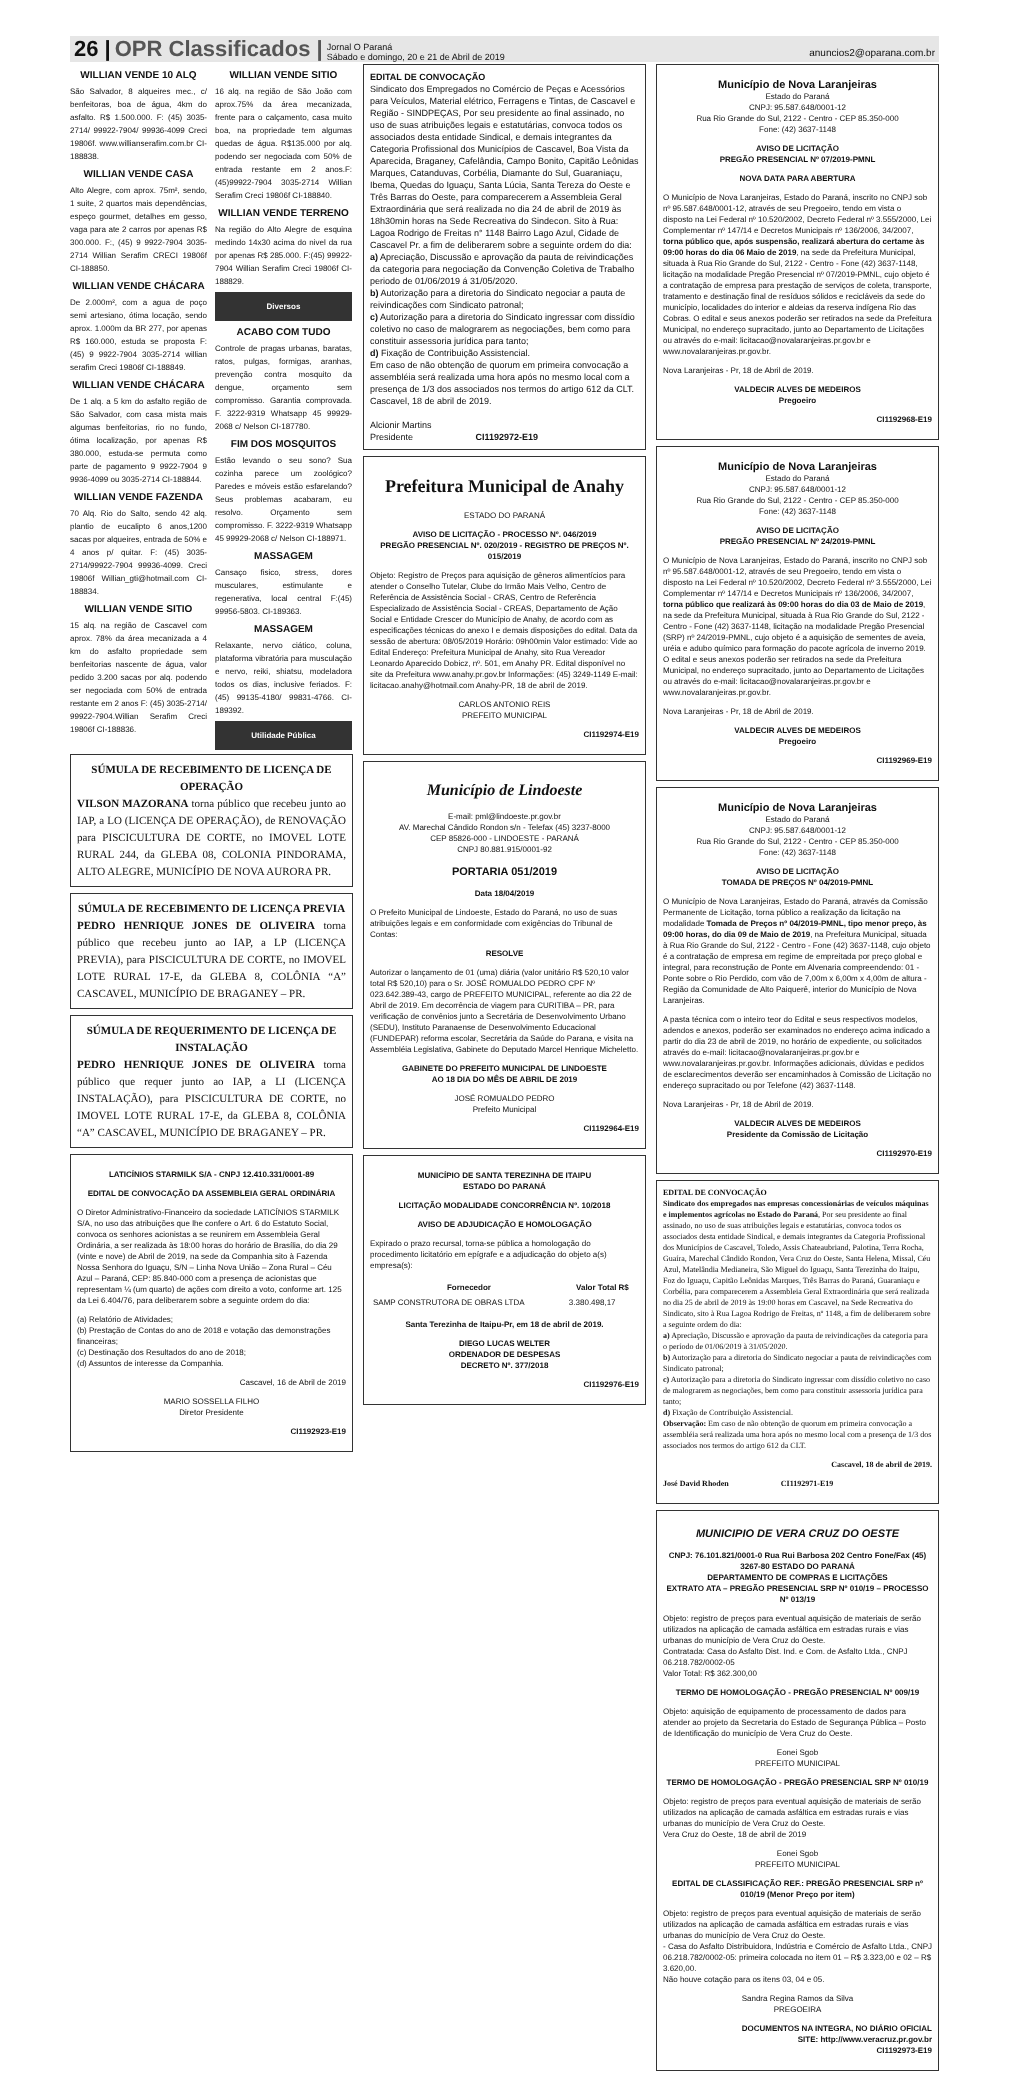26 | OPR Classificados | Jornal O Paraná
Sábado e domingo, 20 e 21 de Abril de 2019 anuncios2@oparana.com.br
WILLIAN VENDE 10 ALQ
São Salvador, 8 alqueires mec., c/ benfeitoras, boa de água, 4km do asfalto. R$ 1.500.000. F: (45) 3035-2714/ 99922-7904/ 99936-4099 Creci 19806f. www.willianserafim.com.br CI-188838.
WILLIAN VENDE CASA
Alto Alegre, com aprox. 75m², sendo, 1 suite, 2 quartos mais dependências, espeço gourmet, detalhes em gesso, vaga para ate 2 carros por apenas R$ 300.000. F:, (45) 9 9922-7904 3035-2714 Willian Serafim CRECI 19806f CI-188850.
WILLIAN VENDE CHÁCARA
De 2.000m², com a agua de poço semi artesiano, ótima locação, sendo aprox. 1.000m da BR 277, por apenas R$ 160.000, estuda se proposta F:(45) 9 9922-7904 3035-2714 willian serafim Creci 19806f CI-188849.
WILLIAN VENDE CHÁCARA
De 1 alq. a 5 km do asfalto região de São Salvador, com casa mista mais algumas benfeitorias, rio no fundo, ótima localização, por apenas R$ 380.000, estuda-se permuta como parte de pagamento 9 9922-7904 9 9936-4099 ou 3035-2714 CI-188844.
WILLIAN VENDE FAZENDA
70 Alq. Rio do Salto, sendo 42 alq. plantio de eucalipto 6 anos,1200 sacas por alqueires, entrada de 50% e 4 anos p/ quitar. F: (45) 3035-2714/99922-7904 99936-4099. Creci 19806f Willian_gti@hotmail.com CI-188834.
WILLIAN VENDE SITIO
15 alq. na região de Cascavel com aprox. 78% da área mecanizada a 4 km do asfalto propriedade sem benfeitorias nascente de água, valor pedido 3.200 sacas por alq. podendo ser negociada com 50% de entrada restante em 2 anos F: (45) 3035-2714/ 99922-7904.Willian Serafim Creci 19806f CI-188836.
WILLIAN VENDE SITIO
16 alq. na região de São João com aprox.75% da área mecanizada, frente para o calçamento, casa muito boa, na propriedade tem algumas quedas de água. R$135.000 por alq. podendo ser negociada com 50% de entrada restante em 2 anos.F:(45)99922-7904 3035-2714 Willian Serafim Creci 19806f CI-188840.
WILLIAN VENDE TERRENO
Na região do Alto Alegre de esquina medindo 14x30 acima do nivel da rua por apenas R$ 285.000. F:(45) 99922-7904 Willian Serafim Creci 19806f CI-188829.
Diversos
ACABO COM TUDO
Controle de pragas urbanas, baratas, ratos, pulgas, formigas, aranhas, prevenção contra mosquito da dengue, orçamento sem compromisso. Garantia comprovada. F. 3222-9319 Whatsapp 45 99929-2068 c/ Nelson CI-187780.
FIM DOS MOSQUITOS
Estão levando o seu sono? Sua cozinha parece um zoológico? Paredes e móveis estão esfarelando? Seus problemas acabaram, eu resolvo. Orçamento sem compromisso. F. 3222-9319 Whatsapp 45 99929-2068 c/ Nelson CI-188971.
MASSAGEM
Cansaço fisico, stress, dores musculares, estimulante e regenerativa, local central F:(45) 99956-5803. CI-189363.
MASSAGEM
Relaxante, nervo ciático, coluna, plataforma vibratória para musculação e nervo, reiki, shiatsu, modeladora todos os dias, inclusive feriados. F:(45) 99135-4180/ 99831-4766. CI-189392.
Utilidade Pública
SÚMULA DE RECEBIMENTO DE LICENÇA DE OPERAÇÃO
VILSON MAZORANA torna público que recebeu junto ao IAP, a LO (LICENÇA DE OPERAÇÃO), de RENOVAÇÃO para PISCICULTURA DE CORTE, no IMOVEL LOTE RURAL 244, da GLEBA 08, COLONIA PINDORAMA, ALTO ALEGRE, MUNICÍPIO DE NOVA AURORA PR.
SÚMULA DE RECEBIMENTO DE LICENÇA PREVIA
PEDRO HENRIQUE JONES DE OLIVEIRA torna público que recebeu junto ao IAP, a LP (LICENÇA PREVIA), para PISCICULTURA DE CORTE, no IMOVEL LOTE RURAL 17-E, da GLEBA 8, COLÔNIA “A” CASCAVEL, MUNICÍPIO DE BRAGANEY – PR.
SÚMULA DE REQUERIMENTO DE LICENÇA DE INSTALAÇÃO
PEDRO HENRIQUE JONES DE OLIVEIRA torna público que requer junto ao IAP, a LI (LICENÇA INSTALAÇÃO), para PISCICULTURA DE CORTE, no IMOVEL LOTE RURAL 17-E, da GLEBA 8, COLÔNIA “A” CASCAVEL, MUNICÍPIO DE BRAGANEY – PR.
LATICÍNIOS STARMILK S/A - CNPJ 12.410.331/0001-89
EDITAL DE CONVOCAÇÃO DA ASSEMBLEIA GERAL ORDINÁRIA
O Diretor Administrativo-Financeiro da sociedade LATICÍNIOS STARMILK S/A, no uso das atribuições que lhe confere o Art. 6 do Estatuto Social, convoca os senhores acionistas a se reunirem em Assembleia Geral Ordinária, a ser realizada às 18:00 horas do horário de Brasília, do dia 29 (vinte e nove) de Abril de 2019, na sede da Companhia sito à Fazenda Nossa Senhora do Iguaçu, S/N – Linha Nova União – Zona Rural – Céu Azul – Paraná, CEP: 85.840-000 com a presença de acionistas que representam ¼ (um quarto) de ações com direito a voto, conforme art. 125 da Lei 6.404/76, para deliberarem sobre a seguinte ordem do dia:
(a) Relatório de Atividades;
(b) Prestação de Contas do ano de 2018 e votação das demonstrações financeiras;
(c) Destinação dos Resultados do ano de 2018;
(d) Assuntos de interesse da Companhia.
Cascavel, 16 de Abril de 2019
MARIO SOSSELLA FILHO
Diretor Presidente
CI1192923-E19
EDITAL DE CONVOCAÇÃO
Sindicato dos Empregados no Comércio de Peças e Acessórios para Veículos, Material elétrico, Ferragens e Tintas, de Cascavel e Região - SINDPEÇAS, Por seu presidente ao final assinado, no uso de suas atribuições legais e estatutárias, convoca todos os associados desta entidade Sindical, e demais integrantes da Categoria Profissional dos Municípios de Cascavel, Boa Vista da Aparecida, Braganey, Cafelândia, Campo Bonito, Capitão Leônidas Marques, Catanduvas, Corbélia, Diamante do Sul, Guaraniaçu, Ibema, Quedas do Iguaçu, Santa Lúcia, Santa Tereza do Oeste e Três Barras do Oeste, para comparecerem a Assembleia Geral Extraordinária que será realizada no dia 24 de abril de 2019 às 18h30min horas na Sede Recreativa do Sindecon. Sito à Rua: Lagoa Rodrigo de Freitas n° 1148 Bairro Lago Azul, Cidade de Cascavel Pr. a fim de deliberarem sobre a seguinte ordem do dia:
a) Apreciação, Discussão e aprovação da pauta de reivindicações da categoria para negociação da Convenção Coletiva de Trabalho periodo de 01/06/2019 á 31/05/2020.
b) Autorização para a diretoria do Sindicato negociar a pauta de reivindicações com Sindicato patronal;
c) Autorização para a diretoria do Sindicato ingressar com dissídio coletivo no caso de malograrem as negociações, bem como para constituir assessoria jurídica para tanto;
d) Fixação de Contribuição Assistencial.
Em caso de não obtenção de quorum em primeira convocação a assembléia será realizada uma hora após no mesmo local com a presença de 1/3 dos associados nos termos do artigo 612 da CLT.
Cascavel, 18 de abril de 2019.
Alcionir Martins
Presidente CI1192972-E19
Prefeitura Municipal de Anahy
ESTADO DO PARANÁ
AVISO DE LICITAÇÃO - PROCESSO Nº. 046/2019
PREGÃO PRESENCIAL Nº. 020/2019 - REGISTRO DE PREÇOS Nº. 015/2019
Objeto: Registro de Preços para aquisição de gêneros alimentícios para atender o Conselho Tutelar, Clube do Irmão Mais Velho, Centro de Referência de Assistência Social - CRAS, Centro de Referência Especializado de Assistência Social - CREAS, Departamento de Ação Social e Entidade Crescer do Município de Anahy, de acordo com as especificações técnicas do anexo I e demais disposições do edital. Data da sessão de abertura: 08/05/2019 Horário: 09h00min Valor estimado: Vide ao Edital Endereço: Prefeitura Municipal de Anahy, sito Rua Vereador Leonardo Aparecido Dobicz, nº. 501, em Anahy PR. Edital disponível no site da Prefeitura www.anahy.pr.gov.br Informações: (45) 3249-1149 E-mail: licitacao.anahy@hotmail.com Anahy-PR, 18 de abril de 2019.
CARLOS ANTONIO REIS
PREFEITO MUNICIPAL
CI1192974-E19
Município de Lindoeste
E-mail: pml@lindoeste.pr.gov.br
AV. Marechal Cândido Rondon s/n - Telefax (45) 3237-8000
CEP 85826-000 - LINDOESTE - PARANÁ
CNPJ 80.881.915/0001-92
PORTARIA 051/2019
Data 18/04/2019
O Prefeito Municipal de Lindoeste, Estado do Paraná, no uso de suas atribuições legais e em conformidade com exigências do Tribunal de Contas:
RESOLVE
Autorizar o lançamento de 01 (uma) diária (valor unitário R$ 520,10 valor total R$ 520,10) para o Sr. JOSÉ ROMUALDO PEDRO CPF Nº 023.642.389-43, cargo de PREFEITO MUNICIPAL, referente ao dia 22 de Abril de 2019. Em decorrência de viagem para CURITIBA – PR, para verificação de convênios junto a Secretária de Desenvolvimento Urbano (SEDU), Instituto Paranaense de Desenvolvimento Educacional (FUNDEPAR) reforma escolar, Secretária da Saúde do Parana, e visita na Assembléia Legislativa, Gabinete do Deputado Marcel Henrique Micheletto.
GABINETE DO PREFEITO MUNICIPAL DE LINDOESTE
AO 18 DIA DO MÊS DE ABRIL DE 2019
JOSÉ ROMUALDO PEDRO
Prefeito Municipal
CI1192964-E19
MUNICÍPIO DE SANTA TEREZINHA DE ITAIPU
ESTADO DO PARANÁ
LICITAÇÃO MODALIDADE CONCORRÊNCIA Nº. 10/2018
AVISO DE ADJUDICAÇÃO E HOMOLOGAÇÃO
Expirado o prazo recursal, torna-se pública a homologação do procedimento licitatório em epígrafe e a adjudicação do objeto a(s) empresa(s):
| Fornecedor | Valor Total R$ |
| --- | --- |
| SAMP CONSTRUTORA DE OBRAS LTDA | 3.380.498,17 |
Santa Terezinha de Itaipu-Pr, em 18 de abril de 2019.
DIEGO LUCAS WELTER
ORDENADOR DE DESPESAS
DECRETO Nº. 377/2018
CI1192976-E19
Município de Nova Laranjeiras
Estado do Paraná
CNPJ: 95.587.648/0001-12
Rua Rio Grande do Sul, 2122 - Centro - CEP 85.350-000
Fone: (42) 3637-1148
AVISO DE LICITAÇÃO
PREGÃO PRESENCIAL Nº 07/2019-PMNL
NOVA DATA PARA ABERTURA
O Município de Nova Laranjeiras, Estado do Paraná, inscrito no CNPJ sob nº 95.587.648/0001-12, através de seu Pregoeiro, tendo em vista o disposto na Lei Federal nº 10.520/2002, Decreto Federal nº 3.555/2000, Lei Complementar nº 147/14 e Decretos Municipais nº 136/2006, 34/2007, torna público que, após suspensão, realizará abertura do certame às 09:00 horas do dia 06 Maio de 2019, na sede da Prefeitura Municipal, situada à Rua Rio Grande do Sul, 2122 - Centro - Fone (42) 3637-1148, licitação na modalidade Pregão Presencial nº 07/2019-PMNL, cujo objeto é a contratação de empresa para prestação de serviços de coleta, transporte, tratamento e destinação final de resíduos sólidos e recicláveis da sede do município, localidades do interior e aldeias da reserva indígena Rio das Cobras. O edital e seus anexos poderão ser retirados na sede da Prefeitura Municipal, no endereço supracitado, junto ao Departamento de Licitações ou através do e-mail: licitacao@novalaranjeiras.pr.gov.br e www.novalaranjeiras.pr.gov.br.
Nova Laranjeiras - Pr, 18 de Abril de 2019.
VALDECIR ALVES DE MEDEIROS
Pregoeiro
CI1192968-E19
Município de Nova Laranjeiras
Estado do Paraná
CNPJ: 95.587.648/0001-12
Rua Rio Grande do Sul, 2122 - Centro - CEP 85.350-000
Fone: (42) 3637-1148
AVISO DE LICITAÇÃO
PREGÃO PRESENCIAL Nº 24/2019-PMNL
O Município de Nova Laranjeiras, Estado do Paraná, inscrito no CNPJ sob nº 95.587.648/0001-12, através de seu Pregoeiro, tendo em vista o disposto na Lei Federal nº 10.520/2002, Decreto Federal nº 3.555/2000, Lei Complementar nº 147/14 e Decretos Municipais nº 136/2006, 34/2007, torna público que realizará às 09:00 horas do dia 03 de Maio de 2019, na sede da Prefeitura Municipal, situada à Rua Rio Grande do Sul, 2122 - Centro - Fone (42) 3637-1148, licitação na modalidade Pregão Presencial (SRP) nº 24/2019-PMNL, cujo objeto é a aquisição de sementes de aveia, uréia e adubo químico para formação do pacote agrícola de inverno 2019. O edital e seus anexos poderão ser retirados na sede da Prefeitura Municipal, no endereço supracitado, junto ao Departamento de Licitações ou através do e-mail: licitacao@novalaranjeiras.pr.gov.br e www.novalaranjeiras.pr.gov.br.
Nova Laranjeiras - Pr, 18 de Abril de 2019.
VALDECIR ALVES DE MEDEIROS
Pregoeiro
CI1192969-E19
Município de Nova Laranjeiras
Estado do Paraná
CNPJ: 95.587.648/0001-12
Rua Rio Grande do Sul, 2122 - Centro - CEP 85.350-000
Fone: (42) 3637-1148
AVISO DE LICITAÇÃO
TOMADA DE PREÇOS Nº 04/2019-PMNL
O Município de Nova Laranjeiras, Estado do Paraná, através da Comissão Permanente de Licitação, torna público a realização da licitação na modalidade Tomada de Preços nº 04/2019-PMNL, tipo menor preço, às 09:00 horas, do dia 09 de Maio de 2019, na Prefeitura Municipal, situada à Rua Rio Grande do Sul, 2122 - Centro - Fone (42) 3637-1148, cujo objeto é a contratação de empresa em regime de empreitada por preço global e integral, para reconstrução de Ponte em Alvenaria compreendendo: 01 - Ponte sobre o Rio Perdido, com vão de 7,00m x 6,00m x 4,00m de altura - Região da Comunidade de Alto Paiquerê, interior do Município de Nova Laranjeiras.
A pasta técnica com o inteiro teor do Edital e seus respectivos modelos, adendos e anexos, poderão ser examinados no endereço acima indicado a partir do dia 23 de abril de 2019, no horário de expediente, ou solicitados através do e-mail: licitacao@novalaranjeiras.pr.gov.br e www.novalaranjeiras.pr.gov.br. Informações adicionais, dúvidas e pedidos de esclarecimentos deverão ser encaminhados à Comissão de Licitação no endereço supracitado ou por Telefone (42) 3637-1148.
Nova Laranjeiras - Pr, 18 de Abril de 2019.
VALDECIR ALVES DE MEDEIROS
Presidente da Comissão de Licitação
CI1192970-E19
EDITAL DE CONVOCAÇÃO
Sindicato dos empregados nas empresas concessionárias de veículos máquinas e implementos agrícolas no Estado do Paraná, Por seu presidente ao final assinado, no uso de suas atribuições legais e estatutárias, convoca todos os associados desta entidade Sindical, e demais integrantes da Categoria Profissional dos Municípios de Cascavel, Toledo, Assis Chateaubriand, Palotina, Terra Rocha, Guaíra, Marechal Cândido Rondon, Vera Cruz do Oeste, Santa Helena, Missal, Céu Azul, Matelândia Medianeira, São Miguel do Iguaçu, Santa Terezinha do Itaipu, Foz do Iguaçu, Capitão Leônidas Marques, Três Barras do Paraná, Guaraniaçu e Corbélia, para comparecerem a Assembleia Geral Extraordinária que será realizada no dia 25 de abril de 2019 às 19:00 horas em Cascavel, na Sede Recreativa do Sindicato, sito à Rua Lagoa Rodrigo de Freitas, nº 1148, a fim de deliberarem sobre a seguinte ordem do dia:
a) Apreciação, Discussão e aprovação da pauta de reivindicações da categoria para o período de 01/06/2019 à 31/05/2020.
b) Autorização para a diretoria do Sindicato negociar a pauta de reivindicações com Sindicato patronal;
c) Autorização para a diretoria do Sindicato ingressar com dissídio coletivo no caso de malograrem as negociações, bem como para constituir assessoria jurídica para tanto;
d) Fixação de Contribuição Assistencial.
Observação: Em caso de não obtenção de quorum em primeira convocação a assembléia será realizada uma hora após no mesmo local com a presença de 1/3 dos associados nos termos do artigo 612 da CLT.
Cascavel, 18 de abril de 2019.
José David Rhoden CI1192971-E19
MUNICIPIO DE VERA CRUZ DO OESTE
CNPJ: 76.101.821/0001-0 Rua Rui Barbosa 202 Centro Fone/Fax (45) 3267-80 ESTADO DO PARANÁ
DEPARTAMENTO DE COMPRAS E LICITAÇÕES
EXTRATO ATA – PREGÃO PRESENCIAL SRP Nº 010/19 – PROCESSO Nº 013/19
Objeto: registro de preços para eventual aquisição de materiais de serão utilizados na aplicação de camada asfáltica em estradas rurais e vias urbanas do município de Vera Cruz do Oeste.
Contratada: Casa do Asfalto Dist. Ind. e Com. de Asfalto Ltda., CNPJ 06.218.782/0002-05
Valor Total: R$ 362.300,00
TERMO DE HOMOLOGAÇÃO - PREGÃO PRESENCIAL Nº 009/19
Objeto: aquisição de equipamento de processamento de dados para atender ao projeto da Secretaria do Estado de Segurança Pública – Posto de Identificação do município de Vera Cruz do Oeste.
Eonei Sgob
PREFEITO MUNICIPAL
TERMO DE HOMOLOGAÇÃO - PREGÃO PRESENCIAL SRP Nº 010/19
Objeto: registro de preços para eventual aquisição de materiais de serão utilizados na aplicação de camada asfáltica em estradas rurais e vias urbanas do município de Vera Cruz do Oeste.
Vera Cruz do Oeste, 18 de abril de 2019
Eonei Sgob
PREFEITO MUNICIPAL
EDITAL DE CLASSIFICAÇÃO REF.: PREGÃO PRESENCIAL SRP nº 010/19 (Menor Preço por item)
Objeto: registro de preços para eventual aquisição de materiais de serão utilizados na aplicação de camada asfáltica em estradas rurais e vias urbanas do município de Vera Cruz do Oeste.
- Casa do Asfalto Distribuidora, Indústria e Comércio de Asfalto Ltda., CNPJ 06.218.782/0002-05: primeira colocada no item 01 – R$ 3.323,00 e 02 – R$ 3.620,00.
Não houve cotação para os itens 03, 04 e 05.
Sandra Regina Ramos da Silva
PREGOEIRA
DOCUMENTOS NA INTEGRA, NO DIÁRIO OFICIAL
SITE: http://www.veracruz.pr.gov.br
CI1192973-E19